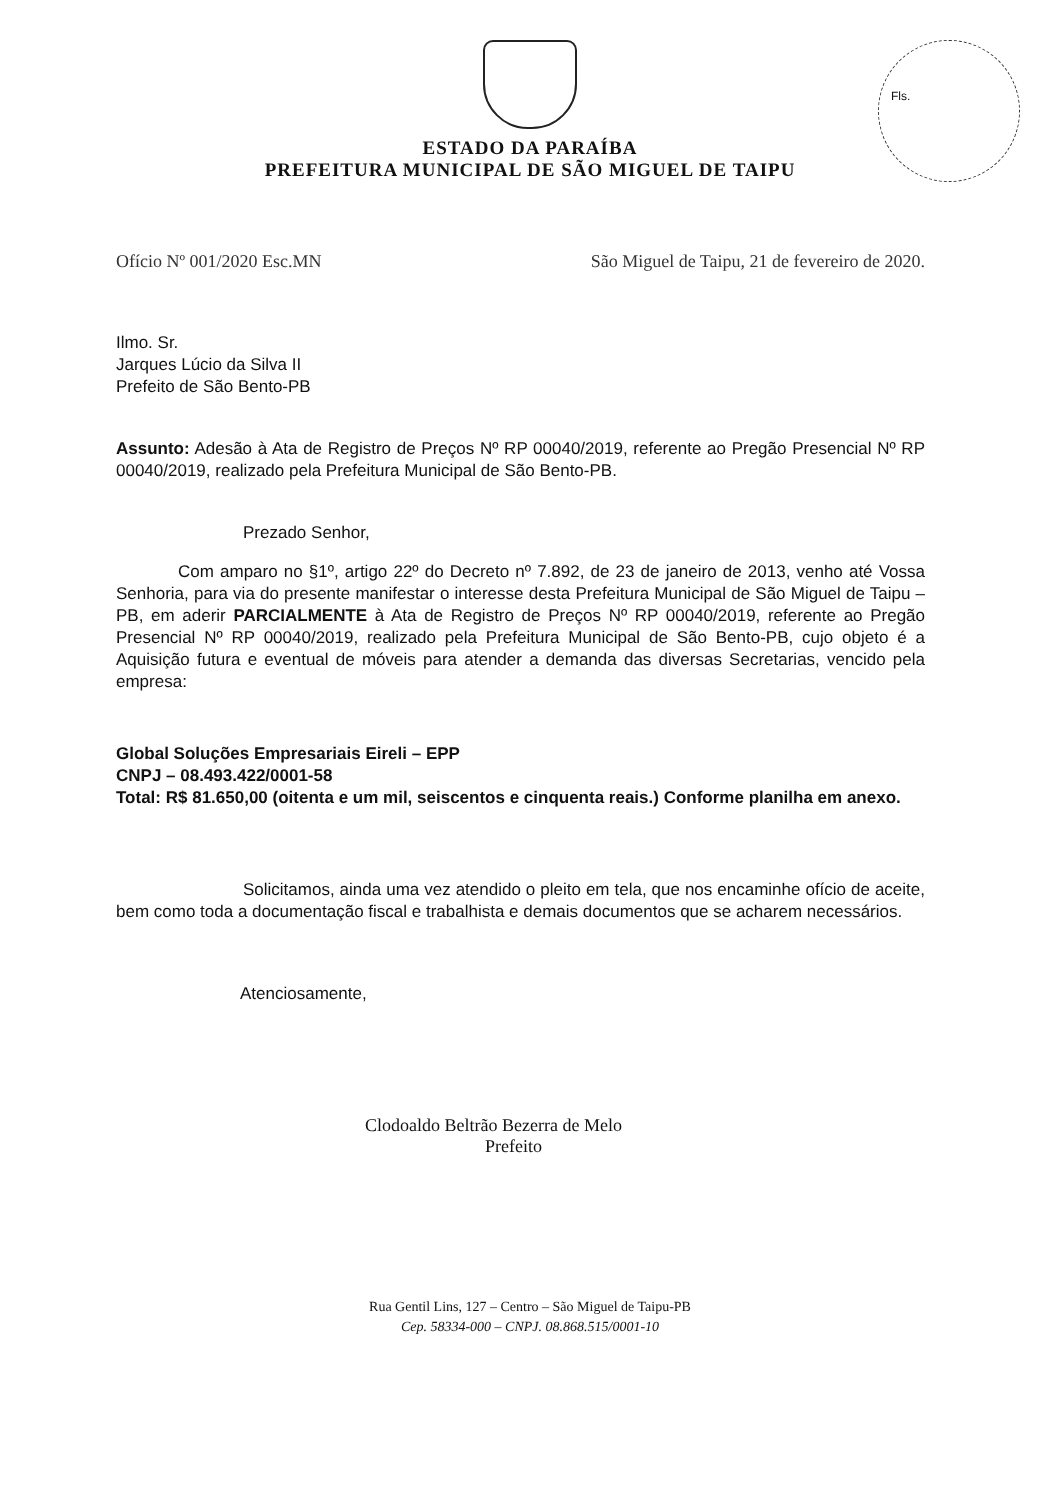ESTADO DA PARAÍBA
PREFEITURA MUNICIPAL DE SÃO MIGUEL DE TAIPU
Fls.
Ofício Nº 001/2020 Esc.MN São Miguel de Taipu, 21 de fevereiro de 2020.
Ilmo. Sr.
Jarques Lúcio da Silva II
Prefeito de São Bento-PB
Assunto: Adesão à Ata de Registro de Preços Nº RP 00040/2019, referente ao Pregão Presencial Nº RP 00040/2019, realizado pela Prefeitura Municipal de São Bento-PB.
Prezado Senhor,
Com amparo no §1º, artigo 22º do Decreto nº 7.892, de 23 de janeiro de 2013, venho até Vossa Senhoria, para via do presente manifestar o interesse desta Prefeitura Municipal de São Miguel de Taipu – PB, em aderir PARCIALMENTE à Ata de Registro de Preços Nº RP 00040/2019, referente ao Pregão Presencial Nº RP 00040/2019, realizado pela Prefeitura Municipal de São Bento-PB, cujo objeto é a Aquisição futura e eventual de móveis para atender a demanda das diversas Secretarias, vencido pela empresa:
Global Soluções Empresariais Eireli – EPP
CNPJ – 08.493.422/0001-58
Total: R$ 81.650,00 (oitenta e um mil, seiscentos e cinquenta reais.) Conforme planilha em anexo.
Solicitamos, ainda uma vez atendido o pleito em tela, que nos encaminhe ofício de aceite, bem como toda a documentação fiscal e trabalhista e demais documentos que se acharem necessários.
Atenciosamente,
Clodoaldo Beltrão Bezerra de Melo
Prefeito
Rua Gentil Lins, 127 – Centro – São Miguel de Taipu-PB
Cep. 58334-000 – CNPJ. 08.868.515/0001-10